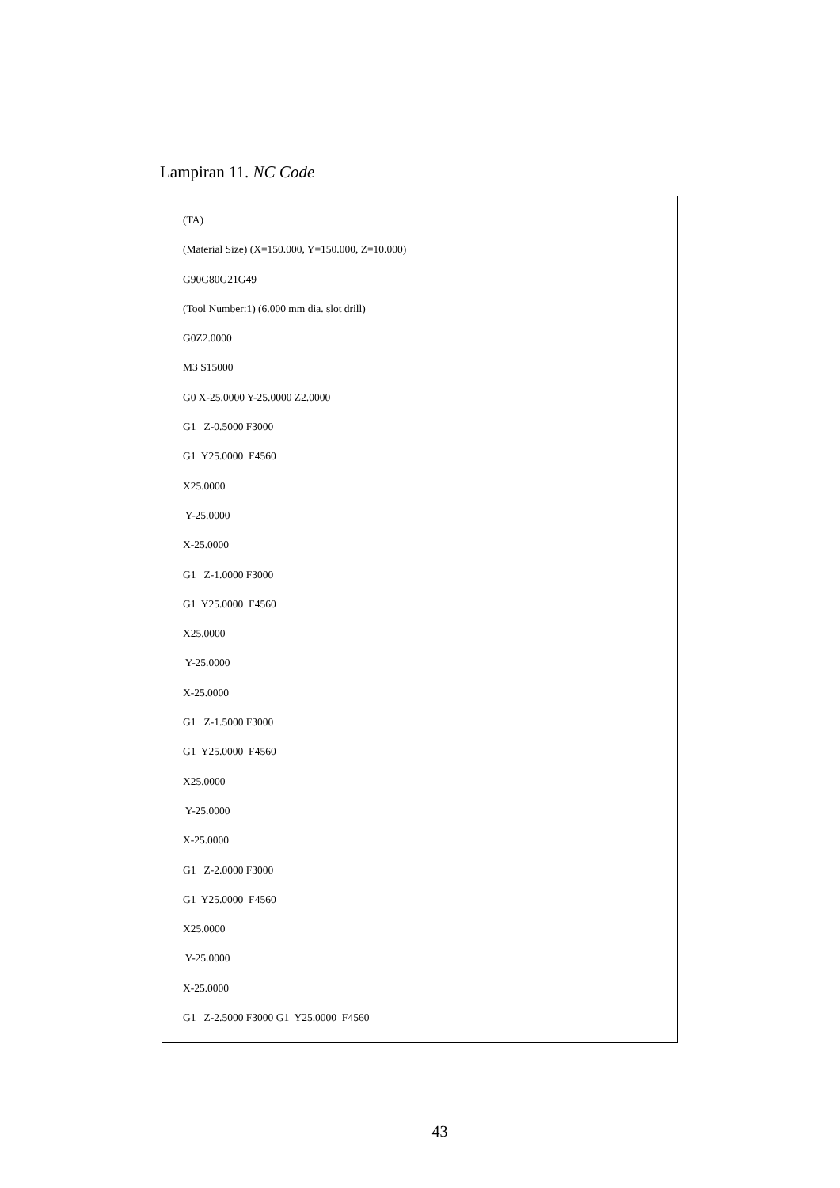Lampiran 11. NC Code
(TA)
(Material Size) (X=150.000, Y=150.000, Z=10.000)
G90G80G21G49
(Tool Number:1) (6.000 mm dia. slot drill)
G0Z2.0000
M3 S15000
G0 X-25.0000 Y-25.0000 Z2.0000
G1 Z-0.5000 F3000
G1 Y25.0000 F4560
X25.0000
Y-25.0000
X-25.0000
G1 Z-1.0000 F3000
G1 Y25.0000 F4560
X25.0000
Y-25.0000
X-25.0000
G1 Z-1.5000 F3000
G1 Y25.0000 F4560
X25.0000
Y-25.0000
X-25.0000
G1 Z-2.0000 F3000
G1 Y25.0000 F4560
X25.0000
Y-25.0000
X-25.0000
G1 Z-2.5000 F3000 G1 Y25.0000 F4560
43